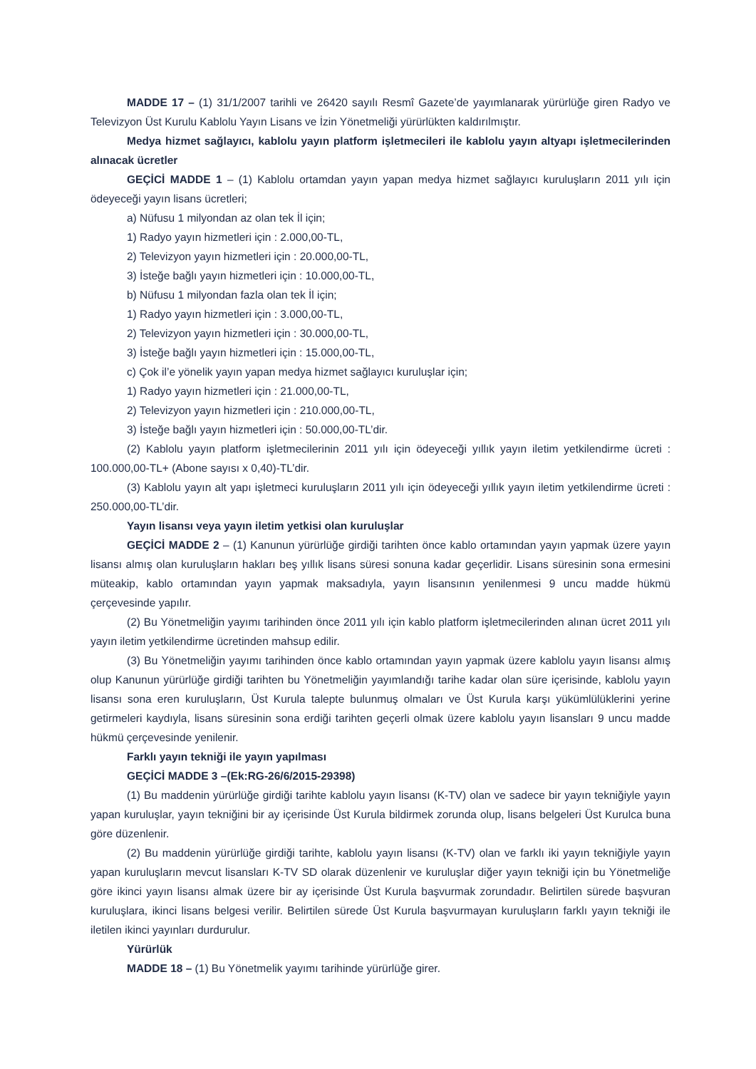MADDE 17 – (1) 31/1/2007 tarihli ve 26420 sayılı Resmî Gazete’de yayımlanarak yürürlüğe giren Radyo ve Televizyon Üst Kurulu Kablolu Yayın Lisans ve İzin Yönetmeliği yürürlükten kaldırılmıştır.
Medya hizmet sağlayıcı, kablolu yayın platform işletmecileri ile kablolu yayın altyapı işletmecilerinden alınacak ücretler
GEÇİCİ MADDE 1 – (1) Kablolu ortamdan yayın yapan medya hizmet sağlayıcı kuruluşların 2011 yılı için ödeyeceği yayın lisans ücretleri;
a) Nüfusu 1 milyondan az olan tek İl için;
1) Radyo yayın hizmetleri için : 2.000,00-TL,
2) Televizyon yayın hizmetleri için : 20.000,00-TL,
3) İsteğe bağlı yayın hizmetleri için : 10.000,00-TL,
b) Nüfusu 1 milyondan fazla olan tek İl için;
1) Radyo yayın hizmetleri için : 3.000,00-TL,
2) Televizyon yayın hizmetleri için : 30.000,00-TL,
3) İsteğe bağlı yayın hizmetleri için : 15.000,00-TL,
c) Çok il’e yönelik yayın yapan medya hizmet sağlayıcı kuruluşlar için;
1) Radyo yayın hizmetleri için : 21.000,00-TL,
2) Televizyon yayın hizmetleri için : 210.000,00-TL,
3) İsteğe bağlı yayın hizmetleri için : 50.000,00-TL’dir.
(2) Kablolu yayın platform işletmecilerinin 2011 yılı için ödeyeceği yıllık yayın iletim yetkilendirme ücreti : 100.000,00-TL+ (Abone sayısı x 0,40)-TL’dir.
(3) Kablolu yayın alt yapı işletmeci kuruluşların 2011 yılı için ödeyeceği yıllık yayın iletim yetkilendirme ücreti : 250.000,00-TL’dir.
Yayın lisansı veya yayın iletim yetkisi olan kuruluşlar
GEÇİCİ MADDE 2 – (1) Kanunun yürürlüğe girdiği tarihten önce kablo ortamından yayın yapmak üzere yayın lisansı almış olan kuruluşların hakları beş yıllık lisans süresi sonuna kadar geçerlidir. Lisans süresinin sona ermesini müteakip, kablo ortamından yayın yapmak maksadıyla, yayın lisansının yenilenmesi 9 uncu madde hükmü çerçevesinde yapılır.
(2) Bu Yönetmeliğin yayımı tarihinden önce 2011 yılı için kablo platform işletmecilerinden alınan ücret 2011 yılı yayın iletim yetkilendirme ücretinden mahsup edilir.
(3) Bu Yönetmeliğin yayımı tarihinden önce kablo ortamından yayın yapmak üzere kablolu yayın lisansı almış olup Kanunun yürürlüğe girdiği tarihten bu Yönetmeliğin yayımlandığı tarihe kadar olan süre içerisinde, kablolu yayın lisansı sona eren kuruluşların, Üst Kurula talepte bulunmuş olmaları ve Üst Kurula karşı yükümlülüklerini yerine getirmeleri kaydıyla, lisans süresinin sona erdiği tarihten geçerli olmak üzere kablolu yayın lisansları 9 uncu madde hükmü çerçevesinde yenilenir.
Farklı yayın tekniği ile yayın yapılması
GEÇİCİ MADDE 3 –(Ek:RG-26/6/2015-29398)
(1) Bu maddenin yürürlüğe girdiği tarihte kablolu yayın lisansı (K-TV) olan ve sadece bir yayın tekniğiyle yayın yapan kuruluşlar, yayın tekniğini bir ay içerisinde Üst Kurula bildirmek zorunda olup, lisans belgeleri Üst Kurulca buna göre düzenlenir.
(2) Bu maddenin yürürlüğe girdiği tarihte, kablolu yayın lisansı (K-TV) olan ve farklı iki yayın tekniğiyle yayın yapan kuruluşların mevcut lisansları K-TV SD olarak düzenlenir ve kuruluşlar diğer yayın tekniği için bu Yönetmeliğe göre ikinci yayın lisansı almak üzere bir ay içerisinde Üst Kurula başvurmak zorundadır. Belirtilen sürede başvuran kuruluşlara, ikinci lisans belgesi verilir. Belirtilen sürede Üst Kurula başvurmayan kuruluşların farklı yayın tekniği ile iletilen ikinci yayınları durdurulur.
Yürürlük
MADDE 18 – (1) Bu Yönetmelik yayımı tarihinde yürürlüğe girer.